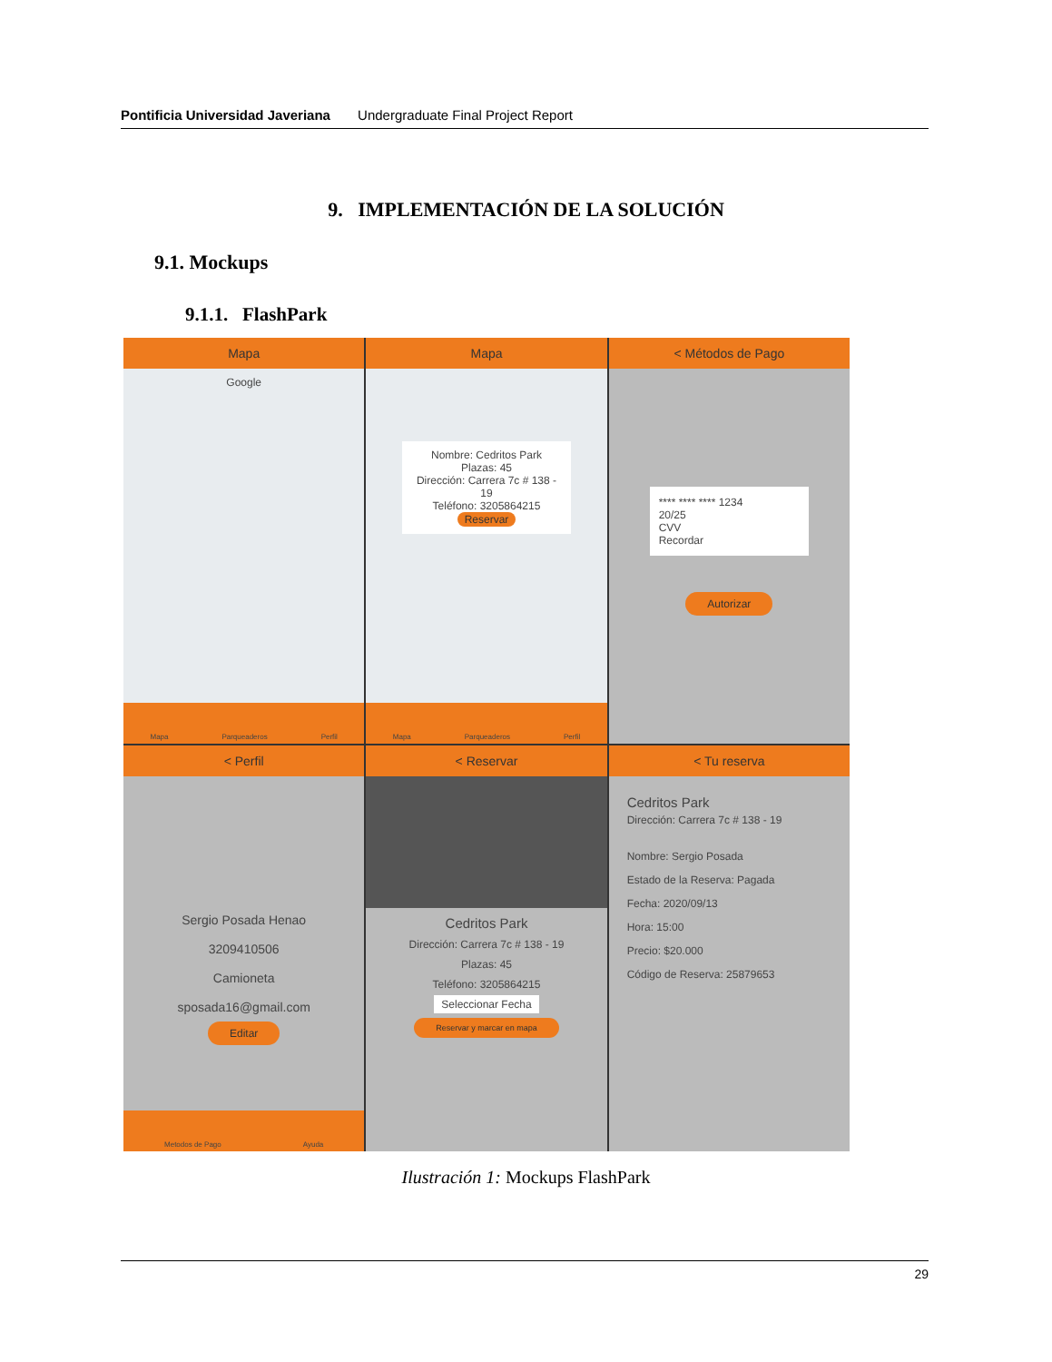Pontificia Universidad Javeriana Undergraduate Final Project Report
9. IMPLEMENTACIÓN DE LA SOLUCIÓN
9.1. Mockups
9.1.1. FlashPark
Mapa
Google
Mapa Parqueaderos Perfil
Mapa
Nombre: Cedritos Park
Plazas: 45
Dirección: Carrera 7c # 138 - 19
Teléfono: 3205864215
Reservar
Mapa Parqueaderos Perfil
< Métodos de Pago
**** **** **** 1234
20/25
CVV
Recordar
Autorizar
< Perfil
Sergio Posada Henao
3209410506
Camioneta
sposada16@gmail.com
Editar
Metodos de Pago Ayuda
< Reservar
Cedritos Park
Dirección: Carrera 7c # 138 - 19
Plazas: 45
Teléfono: 3205864215
Seleccionar Fecha
Reservar y marcar en mapa
< Tu reserva
Cedritos Park
Dirección: Carrera 7c # 138 - 19
Nombre: Sergio Posada
Estado de la Reserva: Pagada
Fecha: 2020/09/13
Hora: 15:00
Precio: $20.000
Código de Reserva: 25879653
Ilustración 1: Mockups FlashPark
29